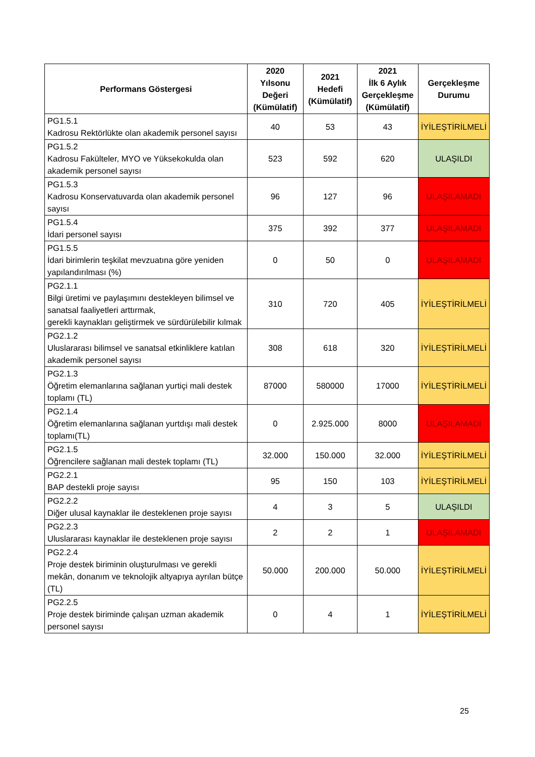| Performans Göstergesi | 2020 Yılsonu Değeri (Kümülatif) | 2021 Hedefi (Kümülatif) | 2021 İlk 6 Aylık Gerçekleşme (Kümülatif) | Gerçekleşme Durumu |
| --- | --- | --- | --- | --- |
| PG1.5.1 Kadrosu Rektörlükte olan akademik personel sayısı | 40 | 53 | 43 | İYİLEŞTİRİLMELİ |
| PG1.5.2 Kadrosu Fakülteler, MYO ve Yüksekokulda olan akademik personel sayısı | 523 | 592 | 620 | ULAŞILDI |
| PG1.5.3 Kadrosu Konservatuvarda olan akademik personel sayısı | 96 | 127 | 96 | ULAŞILAMADI |
| PG1.5.4 İdari personel sayısı | 375 | 392 | 377 | ULAŞILAMADI |
| PG1.5.5 İdari birimlerin teşkilat mevzuatına göre yeniden yapılandırılması (%) | 0 | 50 | 0 | ULAŞILAMADI |
| PG2.1.1 Bilgi üretimi ve paylaşımını destekleyen bilimsel ve sanatsal faaliyetleri arttırmak, gerekli kaynakları geliştirmek ve sürdürülebilir kılmak | 310 | 720 | 405 | İYİLEŞTİRİLMELİ |
| PG2.1.2 Uluslararası bilimsel ve sanatsal etkinliklere katılan akademik personel sayısı | 308 | 618 | 320 | İYİLEŞTİRİLMELİ |
| PG2.1.3 Öğretim elemanlarına sağlanan yurtiçi mali destek toplamı (TL) | 87000 | 580000 | 17000 | İYİLEŞTİRİLMELİ |
| PG2.1.4 Öğretim elemanlarına sağlanan yurtdışı mali destek toplamı(TL) | 0 | 2.925.000 | 8000 | ULAŞILAMADI |
| PG2.1.5 Öğrencilere sağlanan mali destek toplamı (TL) | 32.000 | 150.000 | 32.000 | İYİLEŞTİRİLMELİ |
| PG2.2.1 BAP destekli proje sayısı | 95 | 150 | 103 | İYİLEŞTİRİLMELİ |
| PG2.2.2 Diğer ulusal kaynaklar ile desteklenen proje sayısı | 4 | 3 | 5 | ULAŞILDI |
| PG2.2.3 Uluslararası kaynaklar ile desteklenen proje sayısı | 2 | 2 | 1 | ULAŞILAMADI |
| PG2.2.4 Proje destek biriminin oluşturulması ve gerekli mekân, donanım ve teknolojik altyapıya ayrılan bütçe (TL) | 50.000 | 200.000 | 50.000 | İYİLEŞTİRİLMELİ |
| PG2.2.5 Proje destek biriminde çalışan uzman akademik personel sayısı | 0 | 4 | 1 | İYİLEŞTİRİLMELİ |
25